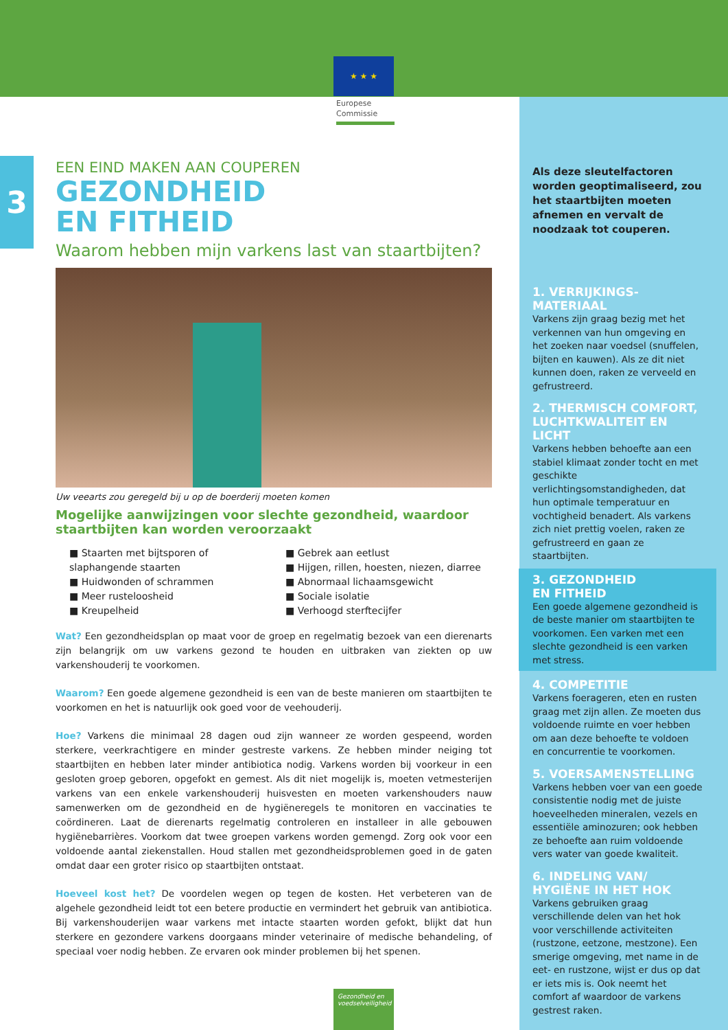★ ★ ★
Europese
Commissie
3
EEN EIND MAKEN AAN COUPEREN
GEZONDHEID
EN FITHEID
Waarom hebben mijn varkens last van staartbijten?
Uw veearts zou geregeld bij u op de boerderij moeten komen
Mogelijke aanwijzingen voor slechte gezondheid, waardoor staartbijten kan worden veroorzaakt
■ Staarten met bijtsporen of slaphangende staarten
■ Huidwonden of schrammen
■ Meer rusteloosheid
■ Kreupelheid
■ Gebrek aan eetlust
■ Hijgen, rillen, hoesten, niezen, diarree
■ Abnormaal lichaamsgewicht
■ Sociale isolatie
■ Verhoogd sterftecijfer
Wat? Een gezondheidsplan op maat voor de groep en regelmatig bezoek van een dierenarts zijn belangrijk om uw varkens gezond te houden en uitbraken van ziekten op uw varkenshouderij te voorkomen.
Waarom? Een goede algemene gezondheid is een van de beste manieren om staartbijten te voorkomen en het is natuurlijk ook goed voor de veehouderij.
Hoe? Varkens die minimaal 28 dagen oud zijn wanneer ze worden gespeend, worden sterkere, veerkrachtigere en minder gestreste varkens. Ze hebben minder neiging tot staartbijten en hebben later minder antibiotica nodig. Varkens worden bij voorkeur in een gesloten groep geboren, opgefokt en gemest. Als dit niet mogelijk is, moeten vetmesterijen varkens van een enkele varkenshouderij huisvesten en moeten varkenshouders nauw samenwerken om de gezondheid en de hygiëneregels te monitoren en vaccinaties te coördineren. Laat de dierenarts regelmatig controleren en installeer in alle gebouwen hygiënebarrières. Voorkom dat twee groepen varkens worden gemengd. Zorg ook voor een voldoende aantal ziekenstallen. Houd stallen met gezondheidsproblemen goed in de gaten omdat daar een groter risico op staartbijten ontstaat.
Hoeveel kost het? De voordelen wegen op tegen de kosten. Het verbeteren van de algehele gezondheid leidt tot een betere productie en vermindert het gebruik van antibiotica. Bij varkenshouderijen waar varkens met intacte staarten worden gefokt, blijkt dat hun sterkere en gezondere varkens doorgaans minder veterinaire of medische behandeling, of speciaal voer nodig hebben. Ze ervaren ook minder problemen bij het spenen.
Als deze sleutelfactoren worden geoptimaliseerd, zou het staartbijten moeten afnemen en vervalt de noodzaak tot couperen.
1. VERRIJKINGS-
MATERIAAL
Varkens zijn graag bezig met het verkennen van hun omgeving en het zoeken naar voedsel (snuffelen, bijten en kauwen). Als ze dit niet kunnen doen, raken ze verveeld en gefrustreerd.
2. THERMISCH COMFORT, LUCHTKWALITEIT EN LICHT
Varkens hebben behoefte aan een stabiel klimaat zonder tocht en met geschikte verlichtingsomstandigheden, dat hun optimale temperatuur en vochtigheid benadert. Als varkens zich niet prettig voelen, raken ze gefrustreerd en gaan ze staartbijten.
3. GEZONDHEID
EN FITHEID
Een goede algemene gezondheid is de beste manier om staartbijten te voorkomen. Een varken met een slechte gezondheid is een varken met stress.
4. COMPETITIE
Varkens foerageren, eten en rusten graag met zijn allen. Ze moeten dus voldoende ruimte en voer hebben om aan deze behoefte te voldoen en concurrentie te voorkomen.
5. VOERSAMENSTELLING
Varkens hebben voer van een goede consistentie nodig met de juiste hoeveelheden mineralen, vezels en essentiële aminozuren; ook hebben ze behoefte aan ruim voldoende vers water van goede kwaliteit.
6. INDELING VAN/
HYGIËNE IN HET HOK
Varkens gebruiken graag verschillende delen van het hok voor verschillende activiteiten (rustzone, eetzone, mestzone). Een smerige omgeving, met name in de eet- en rustzone, wijst er dus op dat er iets mis is. Ook neemt het comfort af waardoor de varkens gestrest raken.
Gezondheid en voedselveiligheid